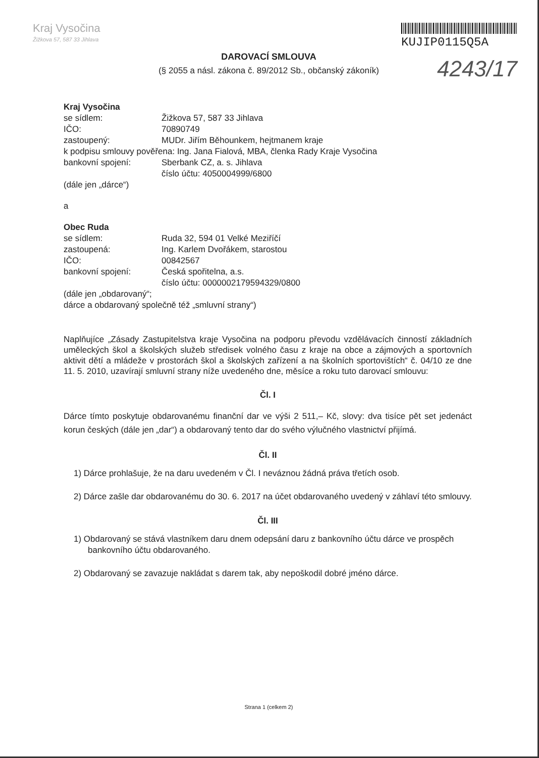Kraj Vysočina
Žižkova 57, 587 33 Jihlava
KUJIP0115Q5A
4243/17
DAROVACÍ SMLOUVA
(§ 2055 a násl. zákona č. 89/2012 Sb., občanský zákoník)
Kraj Vysočina
se sídlem: Žižkova 57, 587 33 Jihlava
IČO: 70890749
zastoupený: MUDr. Jiřím Běhounkem, hejtmanem kraje
k podpisu smlouvy pověřena: Ing. Jana Fialová, MBA, členka Rady Kraje Vysočina
bankovní spojení: Sberbank CZ, a. s. Jihlava
číslo účtu: 4050004999/6800
(dále jen „dárce“)
a
Obec Ruda
se sídlem: Ruda 32, 594 01 Velké Meziříčí
zastoupená: Ing. Karlem Dvořákem, starostou
IČO: 00842567
bankovní spojení: Česká spořitelna, a.s.
číslo účtu: 0000002179594329/0800
(dále jen „obdarovaný“;
dárce a obdarovaný společně též „smluvní strany“)
Naplňujíce „Zásady Zastupitelstva kraje Vysočina na podporu převodu vzdělávacích činností základních uměleckých škol a školských služeb středisek volného času z kraje na obce a zájmových a sportovních aktivit dětí a mládeže v prostorách škol a školských zařízení a na školních sportovištích“ č. 04/10 ze dne 11. 5. 2010, uzavírají smluvní strany níže uvedeného dne, měsíce a roku tuto darovací smlouvu:
Čl. I
Dárce tímto poskytuje obdarovanému finanční dar ve výši 2 511,– Kč, slovy: dva tisíce pět set jedenáct korun českých (dále jen „dar“) a obdarovaný tento dar do svého výlučného vlastnictví přijímá.
Čl. II
1) Dárce prohlašuje, že na daru uvedeném v Čl. I neváznou žádná práva třetích osob.
2) Dárce zašle dar obdarovanému do 30. 6. 2017 na účet obdarovaného uvedený v záhlaví této smlouvy.
Čl. III
1) Obdarovaný se stává vlastníkem daru dnem odepsání daru z bankovního účtu dárce ve prospěch bankovního účtu obdarovaného.
2) Obdarovaný se zavazuje nakládat s darem tak, aby nepoškodil dobré jméno dárce.
Strana 1 (celkem 2)